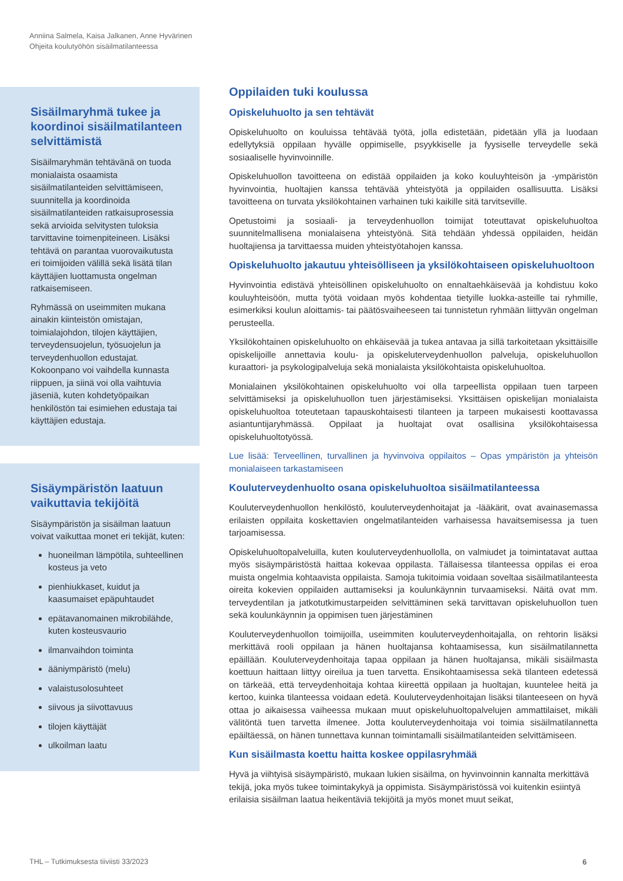Anniina Salmela, Kaisa Jalkanen, Anne Hyvärinen
Ohjeita koulutyöhön sisäilmatilanteessa
Sisäilmaryhmä tukee ja koordinoi sisäilmatilan­teen selvittämistä
Sisäilmaryhmän tehtävänä on tuoda monialaista osaamista sisäilmatilanteiden selvittämiseen, suunnitella ja koordinoida sisäilmatilanteiden ratkaisuprosessia sekä arvioida selvitysten tuloksia tarvittavine toimenpiteineen. Lisäksi tehtävä on parantaa vuorovaikutusta eri toimijoiden välillä sekä lisätä tilan käyttäjien luottamusta ongelman ratkaisemiseen.
Ryhmässä on useimmiten mukana ainakin kiinteistön omistajan, toimialajohdon, tilojen käyttäjien, terveydensuojelun, työsuojelun ja terveydenhuollon edustajat. Kokoonpano voi vaihdella kunnasta riippuen, ja siinä voi olla vaihtuvia jäseniä, kuten kohdetyöpaikan henkilöstön tai esimiehen edustaja tai käyttäjien edustaja.
Sisäympäristön laatuun vaikuttavia tekijöitä
Sisäympäristön ja sisäilman laatuun voivat vaikuttaa monet eri tekijät, kuten:
huoneilman lämpötila, suhteellinen kosteus ja veto
pienhiukkaset, kuidut ja kaasumaiset epäpuhtaudet
epätavanomainen mikrobilähde, kuten kosteusvaurio
ilmanvaihdon toiminta
ääniympäristö (melu)
valaistusolosuhteet
siivous ja siivottavuus
tilojen käyttäjät
ulkoilman laatu
Oppilaiden tuki koulussa
Opiskeluhuolto ja sen tehtävät
Opiskeluhuolto on kouluissa tehtävää työtä, jolla edistetään, pidetään yllä ja luodaan edellytyksiä oppilaan hyvälle oppimiselle, psyykkiselle ja fyysiselle terveydelle sekä sosiaaliselle hyvinvoinnille.
Opiskeluhuollon tavoitteena on edistää oppilaiden ja koko kouluyhteisön ja -ympäristön hyvinvointia, huoltajien kanssa tehtävää yhteistyötä ja oppilaiden osallisuutta. Lisäksi tavoitteena on turvata yksilökohtainen varhainen tuki kaikille sitä tarvitseville.
Opetustoimi ja sosiaali- ja terveydenhuollon toimijat toteuttavat opiskeluhuoltoa suunnitelmallisena monialaisena yhteistyönä. Sitä tehdään yhdessä oppilaiden, heidän huoltajiensa ja tarvittaessa muiden yhteistyötahojen kanssa.
Opiskeluhuolto jakautuu yhteisölliseen ja yksilökohtaiseen opiskeluhuoltoon
Hyvinvointia edistävä yhteisöllinen opiskeluhuolto on ennaltaehkäisevää ja kohdistuu koko kouluyhteisöön, mutta työtä voidaan myös kohdentaa tietyille luokka-asteille tai ryhmille, esimerkiksi koulun aloittamis- tai päätösvaiheeseen tai tunnistetun ryhmään liittyvän ongelman perusteella.
Yksilökohtainen opiskeluhuolto on ehkäisevää ja tukea antavaa ja sillä tarkoitetaan yksittäisille opiskelijoille annettavia koulu- ja opiskeluterveydenhuollon palveluja, opiskeluhuollon kuraattori- ja psykologipalveluja sekä monialaista yksilökohtaista opiskeluhuoltoa.
Monialainen yksilökohtainen opiskeluhuolto voi olla tarpeellista oppilaan tuen tarpeen selvittämiseksi ja opiskeluhuollon tuen järjestämiseksi. Yksittäisen opiskelijan monialaista opiskeluhuoltoa toteutetaan tapauskohtaisesti tilanteen ja tarpeen mukaisesti koottavassa asiantuntijaryhmässä. Oppilaat ja huoltajat ovat osallisina yksilökohtaisessa opiskeluhuoltotyössä.
Lue lisää: Terveellinen, turvallinen ja hyvinvoiva oppilaitos – Opas ympäristön ja yhteisön monialaiseen tarkastamiseen
Kouluterveydenhuolto osana opiskeluhuoltoa sisäilmatilanteessa
Kouluterveydenhuollon henkilöstö, kouluterveydenhoitajat ja -lääkärit, ovat avainasemassa erilaisten oppilaita koskettavien ongelmatilanteiden varhaisessa havaitsemisessa ja tuen tarjoamisessa.
Opiskeluhuoltopalveluilla, kuten kouluterveydenhuollolla, on valmiudet ja toimintatavat auttaa myös sisäympäristöstä haittaa kokevaa oppilasta. Tällaisessa tilanteessa oppilas ei eroa muista ongelmia kohtaavista oppilaista. Samoja tukitoimia voidaan soveltaa sisäilmatilanteesta oireita kokevien oppilaiden auttamiseksi ja koulunkäynnin turvaamiseksi. Näitä ovat mm. terveydentilan ja jatkotutkimustarpeiden selvittäminen sekä tarvittavan opiskeluhuollon tuen sekä koulunkäynnin ja oppimisen tuen järjestäminen
Kouluterveydenhuollon toimijoilla, useimmiten kouluterveydenhoitajalla, on rehtorin lisäksi merkittävä rooli oppilaan ja hänen huoltajansa kohtaamisessa, kun sisäilmatilannetta epäillään. Kouluterveydenhoitaja tapaa oppilaan ja hänen huoltajansa, mikäli sisäilmasta koettuun haittaan liittyy oireilua ja tuen tarvetta. Ensikohtaamisessa sekä tilanteen edetessä on tärkeää, että terveydenhoitaja kohtaa kiireettä oppilaan ja huoltajan, kuuntelee heitä ja kertoo, kuinka tilanteessa voidaan edetä. Kouluterveydenhoitajan lisäksi tilanteeseen on hyvä ottaa jo aikaisessa vaiheessa mukaan muut opiskeluhuoltopalvelujen ammattilaiset, mikäli välitöntä tuen tarvetta ilmenee. Jotta kouluterveydenhoitaja voi toimia sisäilmatilannetta epäiltäessä, on hänen tunnettava kunnan toimintamalli sisäilmatilanteiden selvittämiseen.
Kun sisäilmasta koettu haitta koskee oppilasryhmää
Hyvä ja viihtyisä sisäympäristö, mukaan lukien sisäilma, on hyvinvoinnin kannalta merkittävä tekijä, joka myös tukee toimintakykyä ja oppimista. Sisäympäristössä voi kuitenkin esiintyä erilaisia sisäilman laatua heikentäviä tekijöitä ja myös monet muut seikat,
THL – Tutkimuksesta tiiviisti 33/2023
6